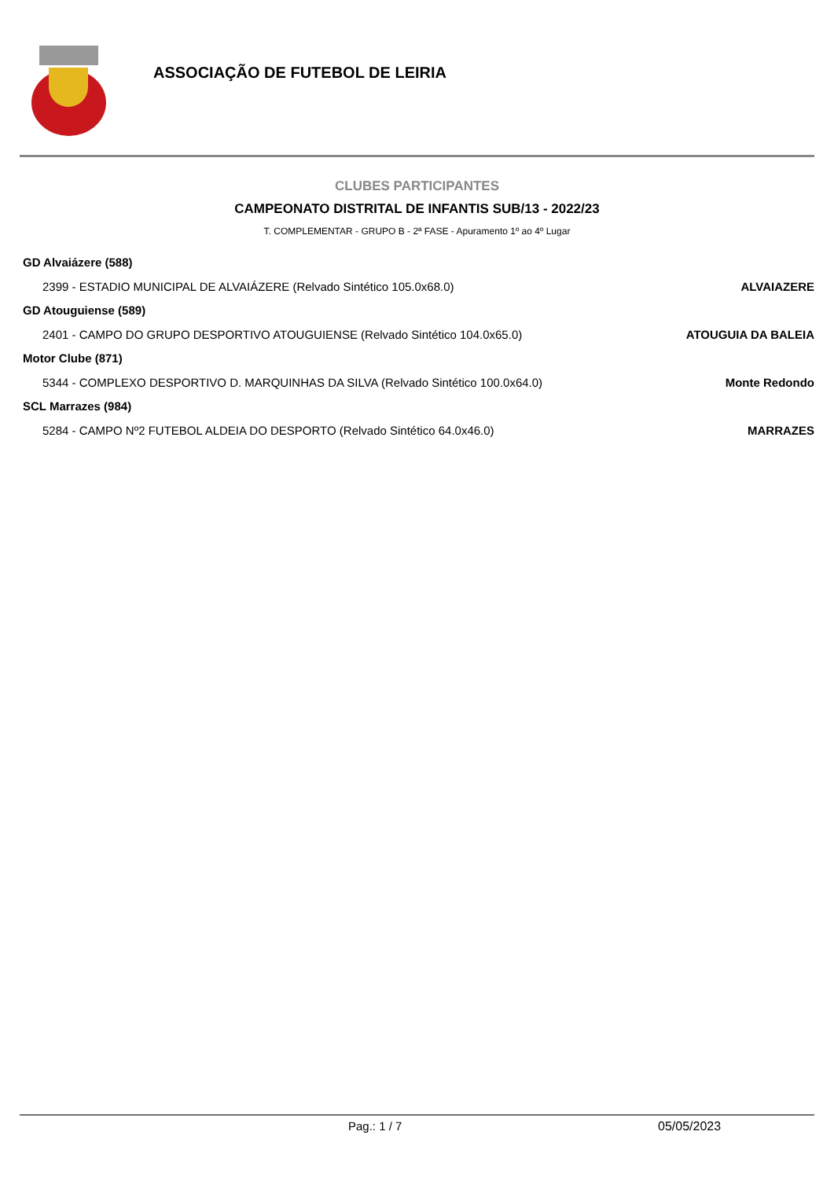ASSOCIAÇÃO DE FUTEBOL DE LEIRIA
CLUBES PARTICIPANTES
CAMPEONATO DISTRITAL DE INFANTIS SUB/13 - 2022/23
T. COMPLEMENTAR - GRUPO B - 2ª FASE - Apuramento 1º ao 4º Lugar
GD Alvaiázere (588)
2399 - ESTADIO MUNICIPAL DE ALVAIÁZERE (Relvado Sintético 105.0x68.0) ALVAIAZERE
GD Atouguiense (589)
2401 - CAMPO DO GRUPO DESPORTIVO ATOUGUIENSE (Relvado Sintético 104.0x65.0) ATOUGUIA DA BALEIA
Motor Clube (871)
5344 - COMPLEXO DESPORTIVO D. MARQUINHAS DA SILVA (Relvado Sintético 100.0x64.0) Monte Redondo
SCL Marrazes (984)
5284 - CAMPO Nº2 FUTEBOL ALDEIA DO DESPORTO (Relvado Sintético 64.0x46.0) MARRAZES
Pag.: 1 / 7 05/05/2023